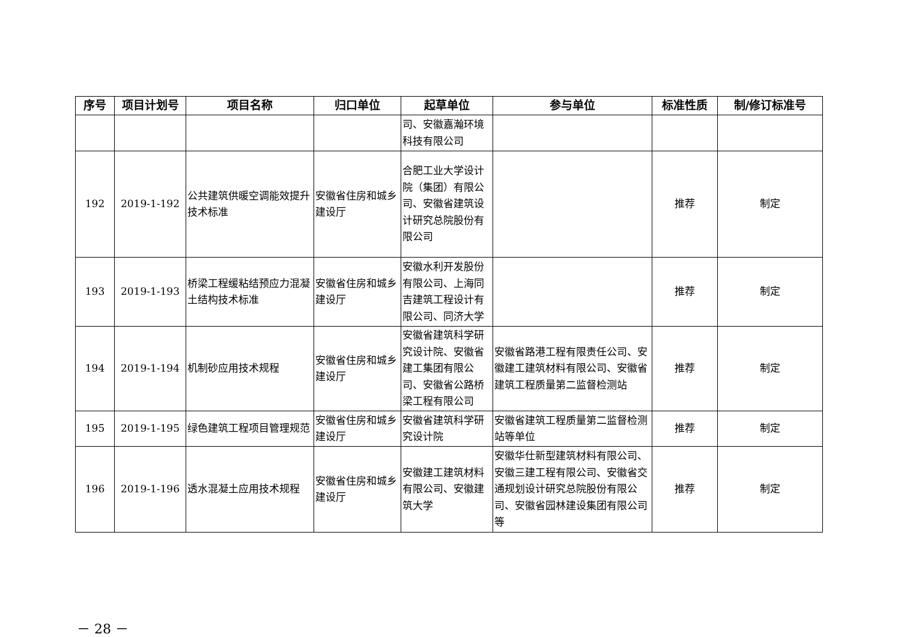| 序号 | 项目计划号 | 项目名称 | 归口单位 | 起草单位 | 参与单位 | 标准性质 | 制/修订标准号 |
| --- | --- | --- | --- | --- | --- | --- | --- |
| | | | | 司、安徽嘉瀚环境科技有限公司 | | | |
| 192 | 2019-1-192 | 公共建筑供暖空调能效提升技术标准 | 安徽省住房和城乡建设厅 | 合肥工业大学设计院（集团）有限公司、安徽省建筑设计研究总院股份有限公司 | | 推荐 | 制定 |
| 193 | 2019-1-193 | 桥梁工程缓粘结预应力混凝土结构技术标准 | 安徽省住房和城乡建设厅 | 安徽水利开发股份有限公司、上海同吉建筑工程设计有限公司、同济大学 | | 推荐 | 制定 |
| 194 | 2019-1-194 | 机制砂应用技术规程 | 安徽省住房和城乡建设厅 | 安徽省建筑科学研究设计院、安徽省建工集团有限公司、安徽省公路桥梁工程有限公司 | 安徽省路港工程有限责任公司、安徽建工建筑材料有限公司、安徽省建筑工程质量第二监督检测站 | 推荐 | 制定 |
| 195 | 2019-1-195 | 绿色建筑工程项目管理规范 | 安徽省住房和城乡建设厅 | 安徽省建筑科学研究设计院 | 安徽省建筑工程质量第二监督检测站等单位 | 推荐 | 制定 |
| 196 | 2019-1-196 | 透水混凝土应用技术规程 | 安徽省住房和城乡建设厅 | 安徽建工建筑材料有限公司、安徽建筑大学 | 安徽华仕新型建筑材料有限公司、安徽三建工程有限公司、安徽省交通规划设计研究总院股份有限公司、安徽省园林建设集团有限公司等 | 推荐 | 制定 |
－ 28 －